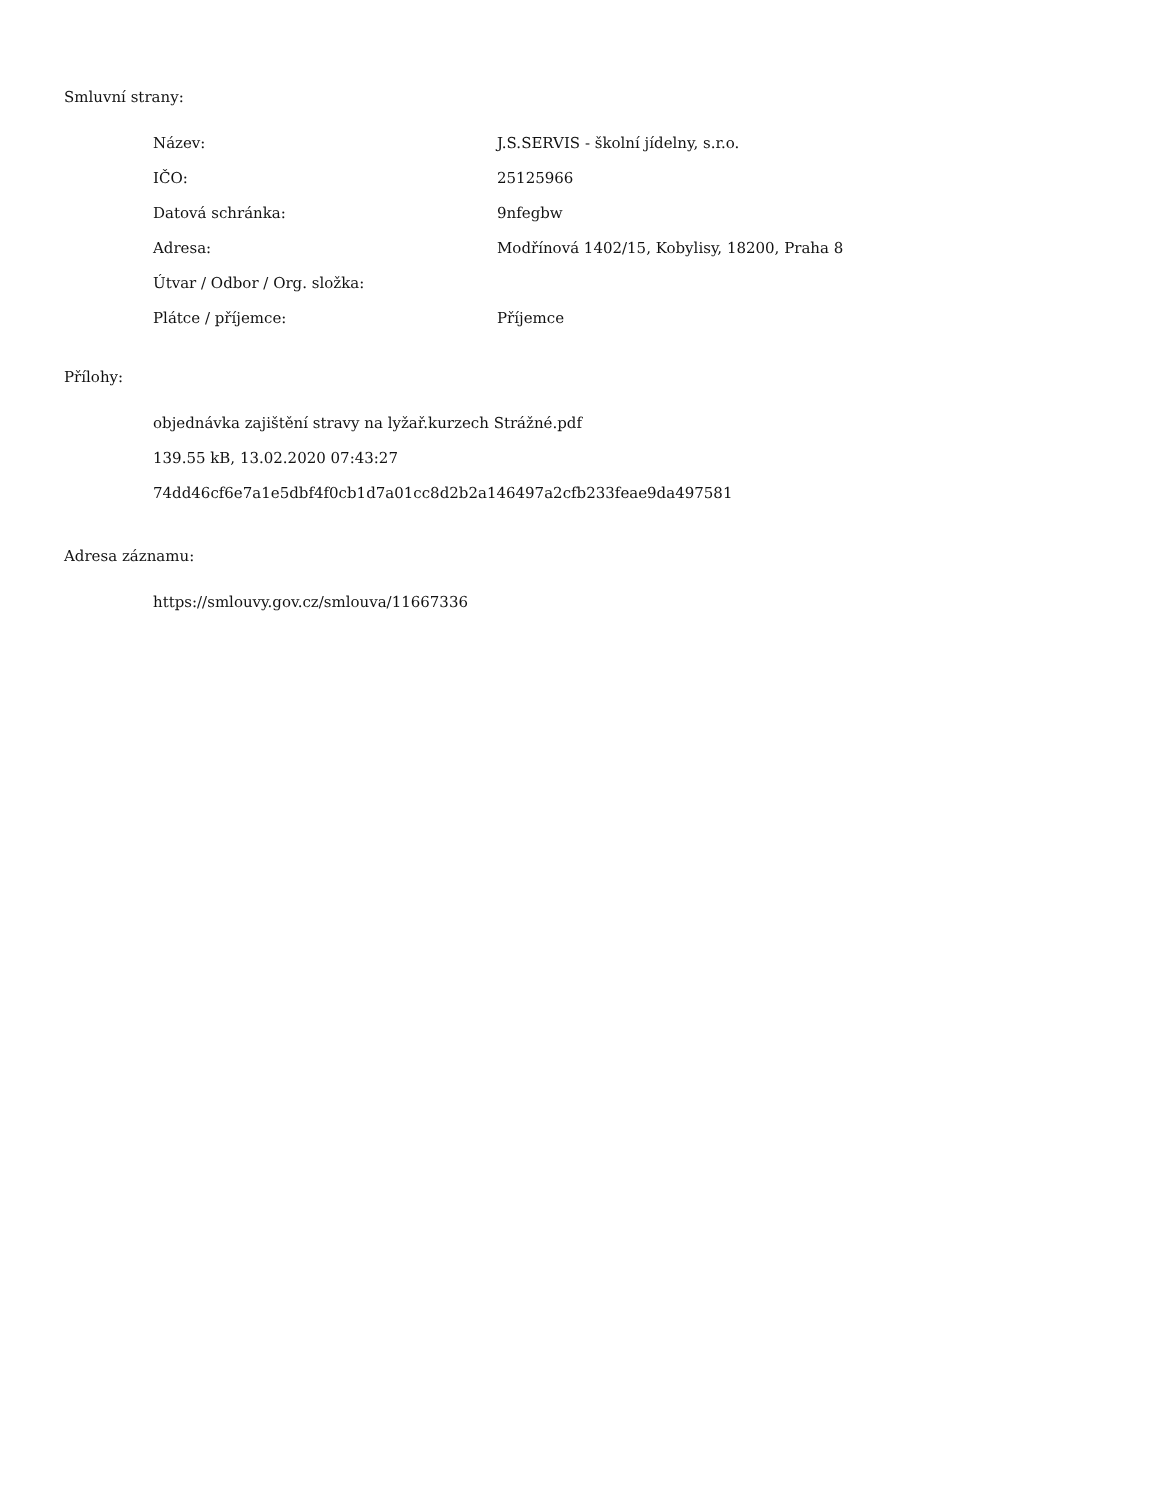Smluvní strany:
| Název: | J.S.SERVIS - školní jídelny, s.r.o. |
| IČO: | 25125966 |
| Datová schránka: | 9nfegbw |
| Adresa: | Modřínová 1402/15, Kobylisy, 18200, Praha 8 |
| Útvar / Odbor / Org. složka: | |
| Plátce / příjemce: | Příjemce |
Přílohy:
objednávka zajištění stravy na lyžař.kurzech Strážné.pdf
139.55 kB, 13.02.2020 07:43:27
74dd46cf6e7a1e5dbf4f0cb1d7a01cc8d2b2a146497a2cfb233feae9da497581
Adresa záznamu:
https://smlouvy.gov.cz/smlouva/11667336